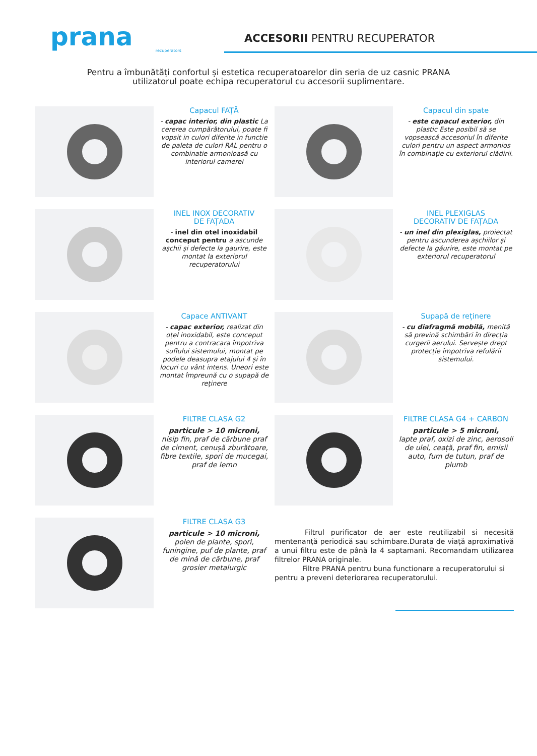prana
recuperators
ACCESORII PENTRU RECUPERATOR
Pentru a îmbunătăți confortul și estetica recuperatoarelor din seria de uz casnic PRANA
utilizatorul poate echipa recuperatorul cu accesorii suplimentare.
Capacul FAȚĂ
- capac interior, din plastic La cererea cumpărătorului, poate fi vopsit in culori diferite in functie de paleta de culori RAL pentru o combinatie armonioasă cu interiorul camerei
Capacul din spate
- este capacul exterior, din plastic Este posibil să se vopsească accesoriul în diferite culori pentru un aspect armonios în combinație cu exteriorul clădirii.
INEL INOX DECORATIV
DE FAȚADA
- inel din otel inoxidabil conceput pentru a ascunde așchii și defecte la gaurire, este montat la exteriorul recuperatorului
INEL PLEXIGLAS
DECORATIV DE FAȚADA
- un inel din plexiglas, proiectat pentru ascunderea așchiilor și defecte la găurire, este montat pe exteriorul recuperatorul
Capace ANTIVANT
- capac exterior, realizat din oțel inoxidabil, este conceput pentru a contracara împotriva suflului sistemului, montat pe podele deasupra etajului 4 și în locuri cu vânt intens. Uneori este montat împreună cu o supapă de reținere
Supapă de reținere
- cu diafragmă mobilă, menită să prevină schimbări în direcția curgerii aerului. Servește drept protecție împotriva refulării sistemului.
FILTRE CLASA G2
particule > 10 microni,
nisip fin, praf de cărbune praf de ciment, cenușă zburătoare, fibre textile, spori de mucegai, praf de lemn
FILTRE CLASA G4 + CARBON
particule > 5 microni,
lapte praf, oxizi de zinc, aerosoli de ulei, ceață, praf fin, emisii auto, fum de tutun, praf de plumb
FILTRE CLASA G3
particule > 10 microni,
polen de plante, spori, funingine, puf de plante, praf de mină de cărbune, praf grosier metalurgic
Filtrul purificator de aer este reutilizabil si necesită mentenanță periodică sau schimbare.Durata de viață aproximativă a unui filtru este de până la 4 saptamani. Recomandam utilizarea filtrelor PRANA originale.
Filtre PRANA pentru buna functionare a recuperatorului si pentru a preveni deteriorarea recuperatorului.